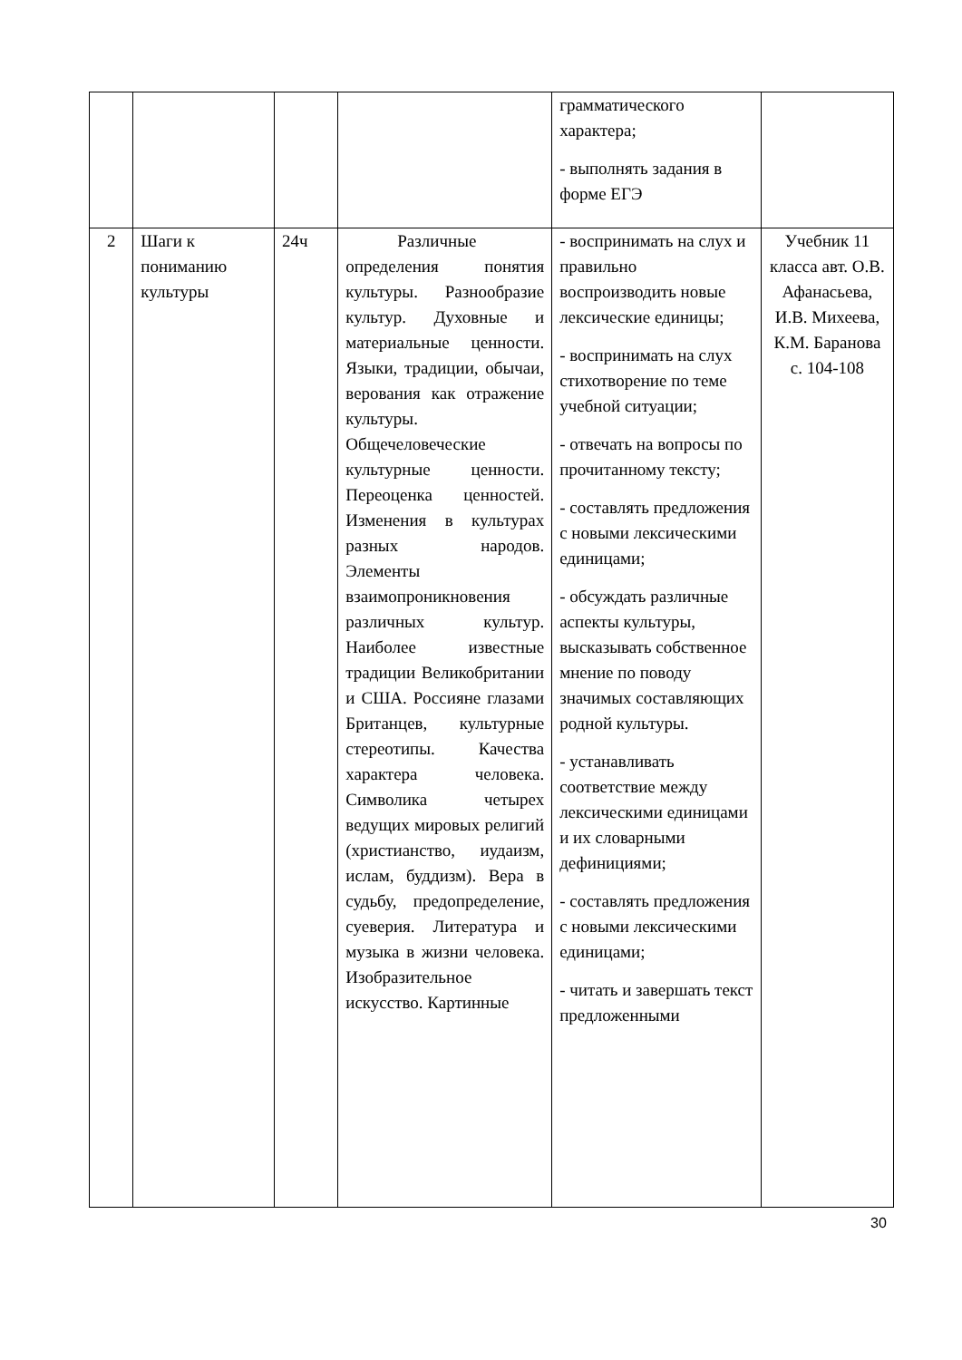| | | | | грамматического характера; - выполнять задания в форме ЕГЭ | |
| 2 | Шаги к пониманию культуры | 24ч | Различные определения понятия культуры. Разнообразие культур. Духовные и материальные ценности. Языки, традиции, обычаи, верования как отражение культуры. Общечеловеческие культурные ценности. Переоценка ценностей. Изменения в культурах разных народов. Элементы взаимопроникновения различных культур. Наиболее известные традиции Великобритании и США. Россияне глазами Британцев, культурные стереотипы. Качества характера человека. Символика четырех ведущих мировых религий (христианство, иудаизм, ислам, буддизм). Вера в судьбу, предопределение, суеверия. Литература и музыка в жизни человека. Изобразительное искусство. Картинные | - воспринимать на слух и правильно воспроизводить новые лексические единицы; - воспринимать на слух стихотворение по теме учебной ситуации; - отвечать на вопросы по прочитанному тексту; - составлять предложения с новыми лексическими единицами; - обсуждать различные аспекты культуры, высказывать собственное мнение по поводу значимых составляющих родной культуры. - устанавливать соответствие между лексическими единицами и их словарными дефинициями; - составлять предложения с новыми лексическими единицами; - читать и завершать текст предложенными | Учебник 11 класса авт. О.В. Афанасьева, И.В. Михеева, К.М. Баранова с. 104-108 |
30